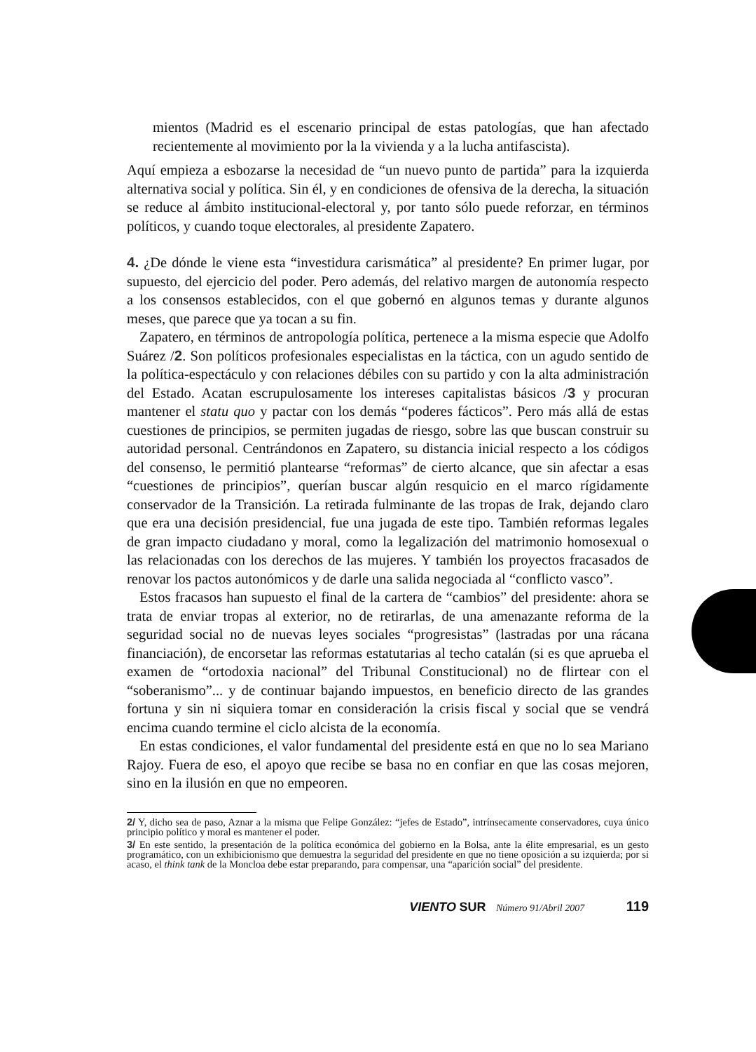mientos (Madrid es el escenario principal de estas patologías, que han afectado recientemente al movimiento por la la vivienda y a la lucha antifascista).
Aquí empieza a esbozarse la necesidad de “un nuevo punto de partida” para la izquierda alternativa social y política. Sin él, y en condiciones de ofensiva de la derecha, la situación se reduce al ámbito institucional-electoral y, por tanto sólo puede reforzar, en términos políticos, y cuando toque electorales, al presidente Zapatero.
4. ¿De dónde le viene esta “investidura carismática” al presidente? En primer lugar, por supuesto, del ejercicio del poder. Pero además, del relativo margen de autonomía respecto a los consensos establecidos, con el que gobernó en algunos temas y durante algunos meses, que parece que ya tocan a su fin.
Zapatero, en términos de antropología política, pertenece a la misma especie que Adolfo Suárez /2. Son políticos profesionales especialistas en la táctica, con un agudo sentido de la política-espectáculo y con relaciones débiles con su partido y con la alta administración del Estado. Acatan escrupulosamente los intereses capitalistas básicos /3 y procuran mantener el statu quo y pactar con los demás “poderes fácticos”. Pero más allá de estas cuestiones de principios, se permiten jugadas de riesgo, sobre las que buscan construir su autoridad personal. Centrándonos en Zapatero, su distancia inicial respecto a los códigos del consenso, le permitió plantearse “reformas” de cierto alcance, que sin afectar a esas “cuestiones de principios”, querían buscar algún resquicio en el marco rígidamente conservador de la Transición. La retirada fulminante de las tropas de Irak, dejando claro que era una decisión presidencial, fue una jugada de este tipo. También reformas legales de gran impacto ciudadano y moral, como la legalización del matrimonio homosexual o las relacionadas con los derechos de las mujeres. Y también los proyectos fracasados de renovar los pactos autonómicos y de darle una salida negociada al “conflicto vasco”.
Estos fracasos han supuesto el final de la cartera de “cambios” del presidente: ahora se trata de enviar tropas al exterior, no de retirarlas, de una amenazante reforma de la seguridad social no de nuevas leyes sociales “progresistas” (lastradas por una rácana financiación), de encorsetar las reformas estatutarias al techo catalán (si es que aprueba el examen de “ortodoxia nacional” del Tribunal Constitucional) no de flirtear con el “soberanismo”... y de continuar bajando impuestos, en beneficio directo de las grandes fortuna y sin ni siquiera tomar en consideración la crisis fiscal y social que se vendrá encima cuando termine el ciclo alcista de la economía.
En estas condiciones, el valor fundamental del presidente está en que no lo sea Mariano Rajoy. Fuera de eso, el apoyo que recibe se basa no en confiar en que las cosas mejoren, sino en la ilusión en que no empeoren.
2/ Y, dicho sea de paso, Aznar a la misma que Felipe González: “jefes de Estado”, intrínsecamente conservadores, cuya único principio político y moral es mantener el poder.
3/ En este sentido, la presentación de la política económica del gobierno en la Bolsa, ante la élite empresarial, es un gesto programático, con un exhibicionismo que demuestra la seguridad del presidente en que no tiene oposición a su izquierda; por si acaso, el think tank de la Moncloa debe estar preparando, para compensar, una “aparición social” del presidente.
VIENTO SUR Número 91/Abril 2007 119